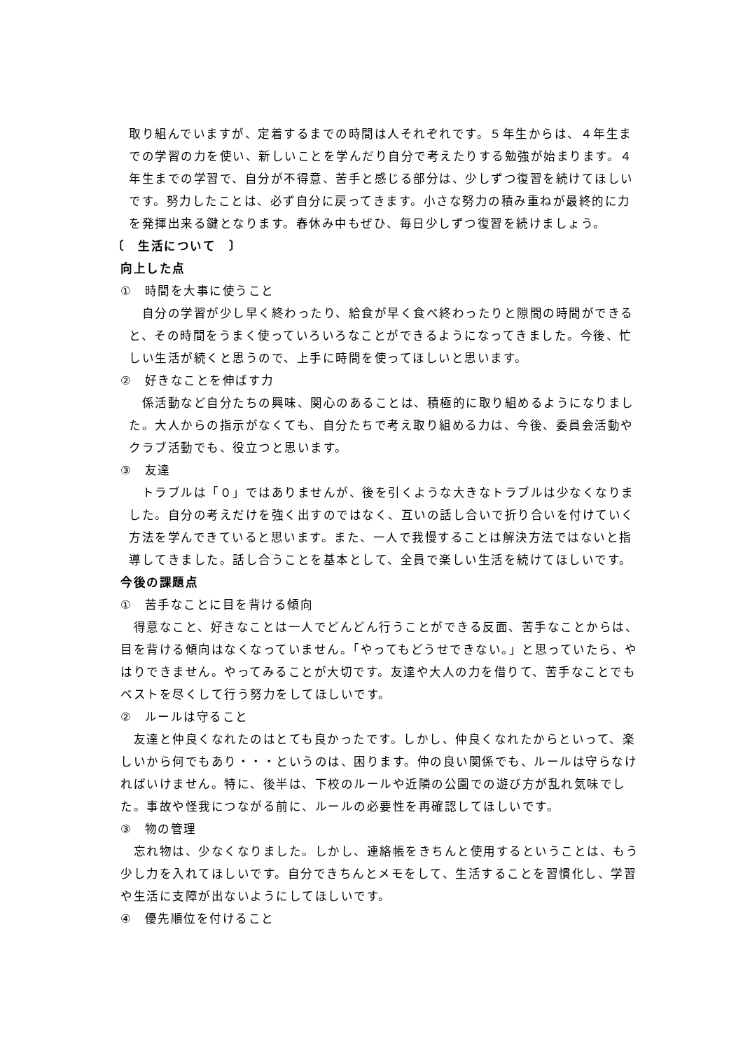取り組んでいますが、定着するまでの時間は人それぞれです。５年生からは、４年生までの学習の力を使い、新しいことを学んだり自分で考えたりする勉強が始まります。４年生までの学習で、自分が不得意、苦手と感じる部分は、少しずつ復習を続けてほしいです。努力したことは、必ず自分に戻ってきます。小さな努力の積み重ねが最終的に力を発揮出来る鍵となります。春休み中もぜひ、毎日少しずつ復習を続けましょう。
〔　生活について　〕
向上した点
①　時間を大事に使うこと
　自分の学習が少し早く終わったり、給食が早く食べ終わったりと隙間の時間ができると、その時間をうまく使っていろいろなことができるようになってきました。今後、忙しい生活が続くと思うので、上手に時間を使ってほしいと思います。
②　好きなことを伸ばす力
　係活動など自分たちの興味、関心のあることは、積極的に取り組めるようになりました。大人からの指示がなくても、自分たちで考え取り組める力は、今後、委員会活動やクラブ活動でも、役立つと思います。
③　友達
　トラブルは「０」ではありませんが、後を引くような大きなトラブルは少なくなりました。自分の考えだけを強く出すのではなく、互いの話し合いで折り合いを付けていく方法を学んできていると思います。また、一人で我慢することは解決方法ではないと指導してきました。話し合うことを基本として、全員で楽しい生活を続けてほしいです。
今後の課題点
①　苦手なことに目を背ける傾向
　得意なこと、好きなことは一人でどんどん行うことができる反面、苦手なことからは、目を背ける傾向はなくなっていません。「やってもどうせできない。」と思っていたら、やはりできません。やってみることが大切です。友達や大人の力を借りて、苦手なことでもベストを尽くして行う努力をしてほしいです。
②　ルールは守ること
　友達と仲良くなれたのはとても良かったです。しかし、仲良くなれたからといって、楽しいから何でもあり・・・というのは、困ります。仲の良い関係でも、ルールは守らなければいけません。特に、後半は、下校のルールや近隣の公園での遊び方が乱れ気味でした。事故や怪我につながる前に、ルールの必要性を再確認してほしいです。
③　物の管理
　忘れ物は、少なくなりました。しかし、連絡帳をきちんと使用するということは、もう少し力を入れてほしいです。自分できちんとメモをして、生活することを習慣化し、学習や生活に支障が出ないようにしてほしいです。
④　優先順位を付けること